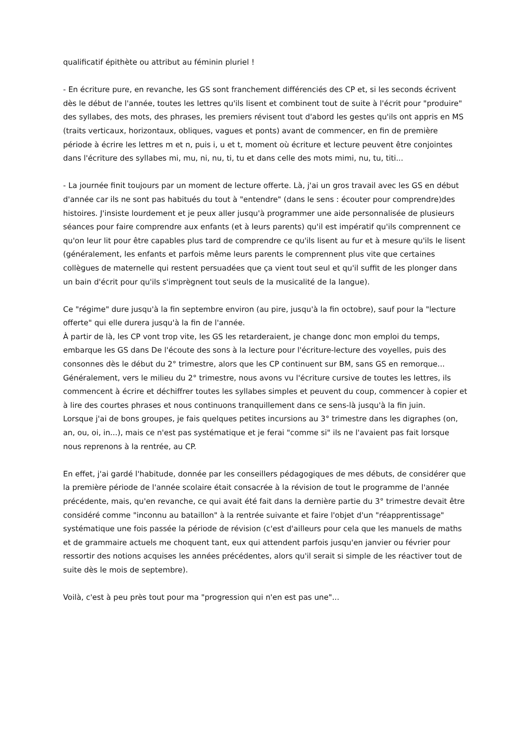qualificatif épithète ou attribut au féminin pluriel !
- En écriture pure, en revanche, les GS sont franchement différenciés des CP et, si les seconds écrivent dès le début de l'année, toutes les lettres qu'ils lisent et combinent tout de suite à l'écrit pour "produire" des syllabes, des mots, des phrases, les premiers révisent tout d'abord les gestes qu'ils ont appris en MS (traits verticaux, horizontaux, obliques, vagues et ponts) avant de commencer, en fin de première période à écrire les lettres m et n, puis i, u et t, moment où écriture et lecture peuvent être conjointes dans l'écriture des syllabes mi, mu, ni, nu, ti, tu et dans celle des mots mimi, nu, tu, titi...
- La journée finit toujours par un moment de lecture offerte. Là, j'ai un gros travail avec les GS en début d'année car ils ne sont pas habitués du tout à "entendre" (dans le sens : écouter pour comprendre)des histoires. J'insiste lourdement et je peux aller jusqu'à programmer une aide personnalisée de plusieurs séances pour faire comprendre aux enfants (et à leurs parents) qu'il est impératif qu'ils comprennent ce qu'on leur lit pour être capables plus tard de comprendre ce qu'ils lisent au fur et à mesure qu'ils le lisent (généralement, les enfants et parfois même leurs parents le comprennent plus vite que certaines collègues de maternelle qui restent persuadées que ça vient tout seul et qu'il suffit de les plonger dans un bain d'écrit pour qu'ils s'imprègnent tout seuls de la musicalité de la langue).
Ce "régime" dure jusqu'à la fin septembre environ (au pire, jusqu'à la fin octobre), sauf pour la "lecture offerte" qui elle durera jusqu'à la fin de l'année.
À partir de là, les CP vont trop vite, les GS les retarderaient, je change donc mon emploi du temps, embarque les GS dans De l'écoute des sons à la lecture pour l'écriture-lecture des voyelles, puis des consonnes dès le début du 2° trimestre, alors que les CP continuent sur BM, sans GS en remorque...
Généralement, vers le milieu du 2° trimestre, nous avons vu l'écriture cursive de toutes les lettres, ils commencent à écrire et déchiffrer toutes les syllabes simples et peuvent du coup, commencer à copier et à lire des courtes phrases et nous continuons tranquillement dans ce sens-là jusqu'à la fin juin.
Lorsque j'ai de bons groupes, je fais quelques petites incursions au 3° trimestre dans les digraphes (on, an, ou, oi, in...), mais ce n'est pas systématique et je ferai "comme si" ils ne l'avaient pas fait lorsque nous reprenons à la rentrée, au CP.
En effet, j'ai gardé l'habitude, donnée par les conseillers pédagogiques de mes débuts, de considérer que la première période de l'année scolaire était consacrée à la révision de tout le programme de l'année précédente, mais, qu'en revanche, ce qui avait été fait dans la dernière partie du 3° trimestre devait être considéré comme "inconnu au bataillon" à la rentrée suivante et faire l'objet d'un "réapprentissage" systématique une fois passée la période de révision (c'est d'ailleurs pour cela que les manuels de maths et de grammaire actuels me choquent tant, eux qui attendent parfois jusqu'en janvier ou février pour ressortir des notions acquises les années précédentes, alors qu'il serait si simple de les réactiver tout de suite dès le mois de septembre).
Voilà, c'est à peu près tout pour ma "progression qui n'en est pas une"...